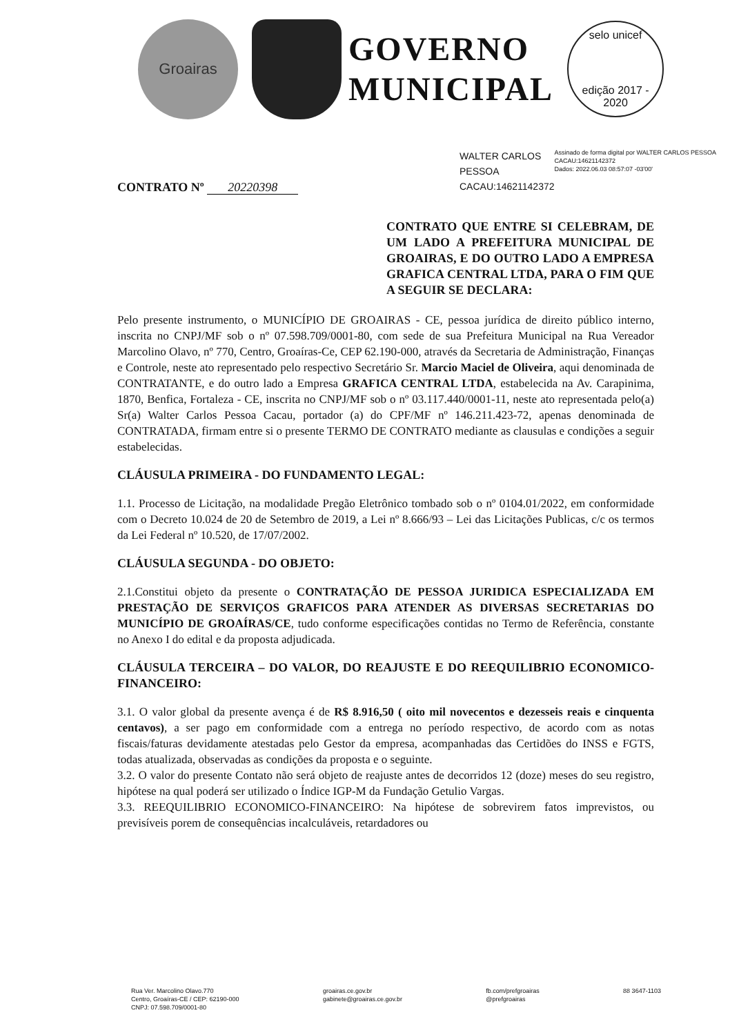Groairas
GOVERNO
MUNICIPAL
selo unicef
edição 2017 - 2020
WALTER CARLOS PESSOA CACAU:14621142372
Assinado de forma digital por WALTER CARLOS PESSOA CACAU:14621142372
Dados: 2022.06.03 08:57:07 -03'00'
CONTRATO Nº 20220398
CONTRATO QUE ENTRE SI CELEBRAM, DE UM LADO A PREFEITURA MUNICIPAL DE GROAIRAS, E DO OUTRO LADO A EMPRESA GRAFICA CENTRAL LTDA, PARA O FIM QUE A SEGUIR SE DECLARA:
Pelo presente instrumento, o MUNICÍPIO DE GROAIRAS - CE, pessoa jurídica de direito público interno, inscrita no CNPJ/MF sob o nº 07.598.709/0001-80, com sede de sua Prefeitura Municipal na Rua Vereador Marcolino Olavo, nº 770, Centro, Groaíras-Ce, CEP 62.190-000, através da Secretaria de Administração, Finanças e Controle, neste ato representado pelo respectivo Secretário Sr. Marcio Maciel de Oliveira, aqui denominada de CONTRATANTE, e do outro lado a Empresa GRAFICA CENTRAL LTDA, estabelecida na Av. Carapinima, 1870, Benfica, Fortaleza - CE, inscrita no CNPJ/MF sob o nº 03.117.440/0001-11, neste ato representada pelo(a) Sr(a) Walter Carlos Pessoa Cacau, portador (a) do CPF/MF nº 146.211.423-72, apenas denominada de CONTRATADA, firmam entre si o presente TERMO DE CONTRATO mediante as clausulas e condições a seguir estabelecidas.
CLÁUSULA PRIMEIRA - DO FUNDAMENTO LEGAL:
1.1. Processo de Licitação, na modalidade Pregão Eletrônico tombado sob o nº 0104.01/2022, em conformidade com o Decreto 10.024 de 20 de Setembro de 2019, a Lei nº 8.666/93 – Lei das Licitações Publicas, c/c os termos da Lei Federal nº 10.520, de 17/07/2002.
CLÁUSULA SEGUNDA - DO OBJETO:
2.1.Constitui objeto da presente o CONTRATAÇÃO DE PESSOA JURIDICA ESPECIALIZADA EM PRESTAÇÃO DE SERVIÇOS GRAFICOS PARA ATENDER AS DIVERSAS SECRETARIAS DO MUNICÍPIO DE GROAÍRAS/CE, tudo conforme especificações contidas no Termo de Referência, constante no Anexo I do edital e da proposta adjudicada.
CLÁUSULA TERCEIRA – DO VALOR, DO REAJUSTE E DO REEQUILIBRIO ECONOMICO-FINANCEIRO:
3.1. O valor global da presente avença é de R$ 8.916,50 ( oito mil novecentos e dezesseis reais e cinquenta centavos), a ser pago em conformidade com a entrega no período respectivo, de acordo com as notas fiscais/faturas devidamente atestadas pelo Gestor da empresa, acompanhadas das Certidões do INSS e FGTS, todas atualizada, observadas as condições da proposta e o seguinte.
3.2. O valor do presente Contato não será objeto de reajuste antes de decorridos 12 (doze) meses do seu registro, hipótese na qual poderá ser utilizado o Índice IGP-M da Fundação Getulio Vargas.
3.3. REEQUILIBRIO ECONOMICO-FINANCEIRO: Na hipótese de sobrevirem fatos imprevistos, ou previsíveis porem de consequências incalculáveis, retardadores ou
Rua Ver. Marcolino Olavo.770
Centro, Groaíras-CE / CEP: 62190-000
CNPJ: 07.598.709/0001-80
groairas.ce.gov.br
gabinete@groairas.ce.gov.br
fb.com/prefgroairas
@prefgroairas
88 3647-1103